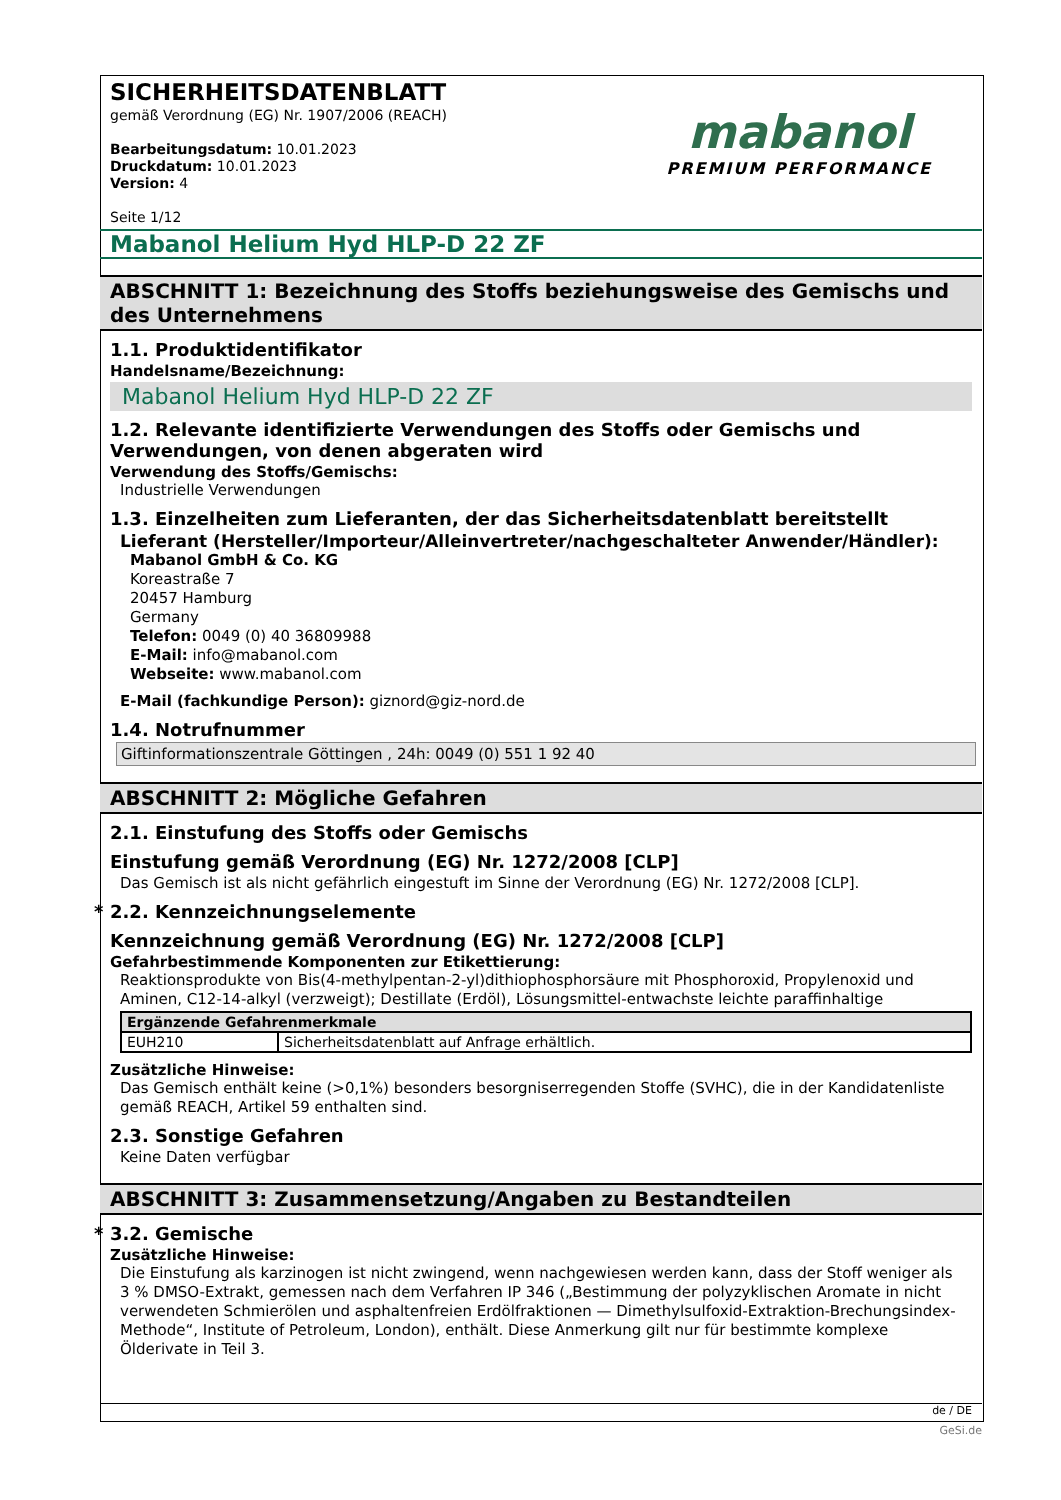SICHERHEITSDATENBLATT
gemäß Verordnung (EG) Nr. 1907/2006 (REACH)
Bearbeitungsdatum: 10.01.2023
Druckdatum: 10.01.2023
Version: 4
Seite 1/12
mabanol
PREMIUM PERFORMANCE
Mabanol Helium Hyd HLP-D 22 ZF
ABSCHNITT 1: Bezeichnung des Stoffs beziehungsweise des Gemischs und des Unternehmens
1.1. Produktidentifikator
Handelsname/Bezeichnung:
Mabanol Helium Hyd HLP-D 22 ZF
1.2. Relevante identifizierte Verwendungen des Stoffs oder Gemischs und Verwendungen, von denen abgeraten wird
Verwendung des Stoffs/Gemischs:
Industrielle Verwendungen
1.3. Einzelheiten zum Lieferanten, der das Sicherheitsdatenblatt bereitstellt
Lieferant (Hersteller/Importeur/Alleinvertreter/nachgeschalteter Anwender/Händler):
Mabanol GmbH & Co. KG
Koreastraße 7
20457 Hamburg
Germany
Telefon: 0049 (0) 40 36809988
E-Mail: info@mabanol.com
Webseite: www.mabanol.com
E-Mail (fachkundige Person): giznord@giz-nord.de
1.4. Notrufnummer
Giftinformationszentrale Göttingen , 24h: 0049 (0) 551 1 92 40
ABSCHNITT 2: Mögliche Gefahren
2.1. Einstufung des Stoffs oder Gemischs
Einstufung gemäß Verordnung (EG) Nr. 1272/2008 [CLP]
Das Gemisch ist als nicht gefährlich eingestuft im Sinne der Verordnung (EG) Nr. 1272/2008 [CLP].
* 2.2. Kennzeichnungselemente
Kennzeichnung gemäß Verordnung (EG) Nr. 1272/2008 [CLP]
Gefahrbestimmende Komponenten zur Etikettierung:
Reaktionsprodukte von Bis(4-methylpentan-2-yl)dithiophosphorsäure mit Phosphoroxid, Propylenoxid und Aminen, C12-14-alkyl (verzweigt); Destillate (Erdöl), Lösungsmittel-entwachste leichte paraffinhaltige
| Ergänzende Gefahrenmerkmale | |
| --- | --- |
| EUH210 | Sicherheitsdatenblatt auf Anfrage erhältlich. |
Zusätzliche Hinweise:
Das Gemisch enthält keine (>0,1%) besonders besorgniserregenden Stoffe (SVHC), die in der Kandidatenliste gemäß REACH, Artikel 59 enthalten sind.
2.3. Sonstige Gefahren
Keine Daten verfügbar
ABSCHNITT 3: Zusammensetzung/Angaben zu Bestandteilen
* 3.2. Gemische
Zusätzliche Hinweise:
Die Einstufung als karzinogen ist nicht zwingend, wenn nachgewiesen werden kann, dass der Stoff weniger als 3 % DMSO-Extrakt, gemessen nach dem Verfahren IP 346 („Bestimmung der polyzyklischen Aromate in nicht verwendeten Schmierölen und asphaltenfreien Erdölfraktionen — Dimethylsulfoxid-Extraktion-Brechungsindex- Methode“, Institute of Petroleum, London), enthält. Diese Anmerkung gilt nur für bestimmte komplexe Ölderivate in Teil 3.
de / DE
GeSi.de